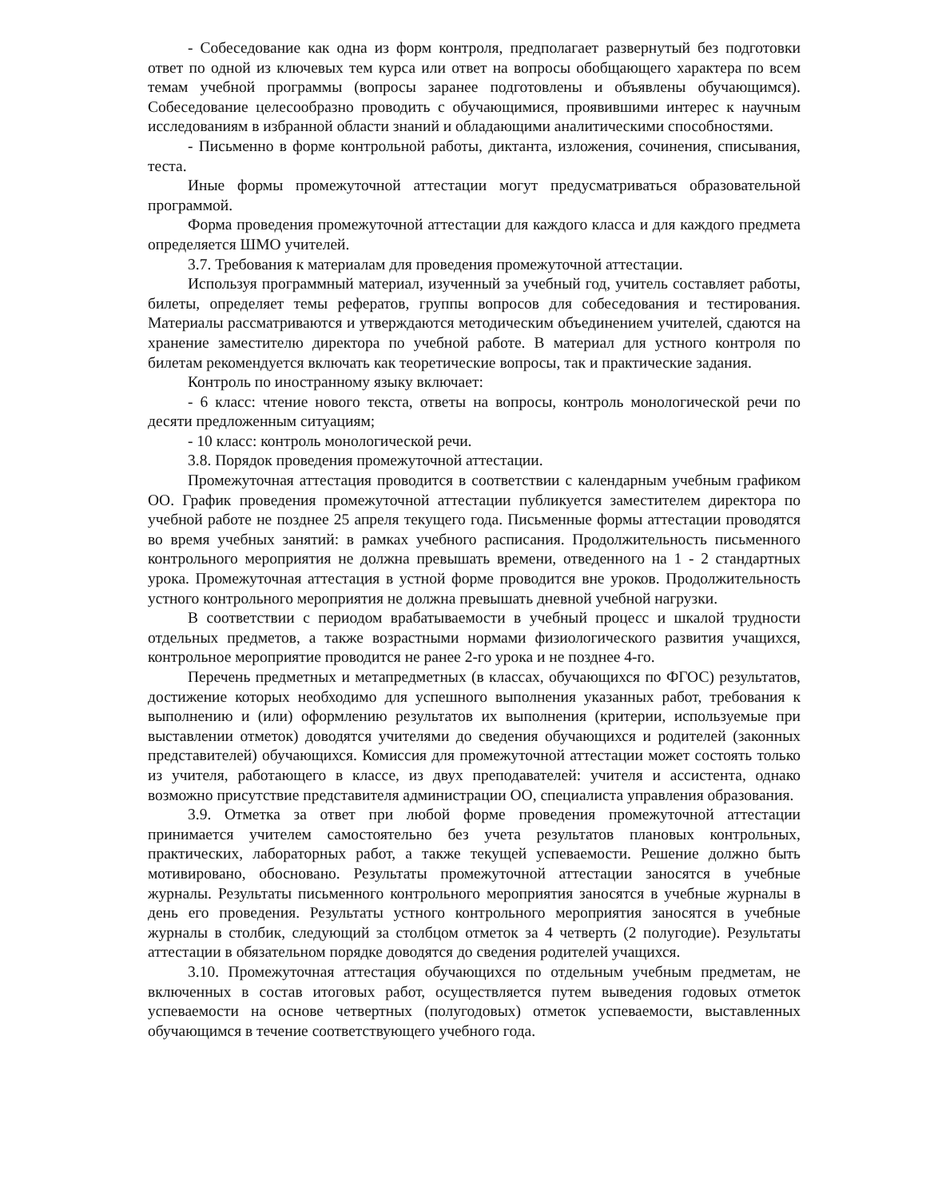- Собеседование как одна из форм контроля, предполагает развернутый без подготовки ответ по одной из ключевых тем курса или ответ на вопросы обобщающего характера по всем темам учебной программы (вопросы заранее подготовлены и объявлены обучающимся). Собеседование целесообразно проводить с обучающимися, проявившими интерес к научным исследованиям в избранной области знаний и обладающими аналитическими способностями.
- Письменно в форме контрольной работы, диктанта, изложения, сочинения, списывания, теста.
Иные формы промежуточной аттестации могут предусматриваться образовательной программой.
Форма проведения промежуточной аттестации для каждого класса и для каждого предмета определяется ШМО учителей.
3.7. Требования к материалам для проведения промежуточной аттестации.
Используя программный материал, изученный за учебный год, учитель составляет работы, билеты, определяет темы рефератов, группы вопросов для собеседования и тестирования. Материалы рассматриваются и утверждаются методическим объединением учителей, сдаются на хранение заместителю директора по учебной работе. В материал для устного контроля по билетам рекомендуется включать как теоретические вопросы, так и практические задания.
Контроль по иностранному языку включает:
- 6 класс: чтение нового текста, ответы на вопросы, контроль монологической речи по десяти предложенным ситуациям;
- 10 класс: контроль монологической речи.
3.8. Порядок проведения промежуточной аттестации.
Промежуточная аттестация проводится в соответствии с календарным учебным графиком ОО. График проведения промежуточной аттестации публикуется заместителем директора по учебной работе не позднее 25 апреля текущего года. Письменные формы аттестации проводятся во время учебных занятий: в рамках учебного расписания. Продолжительность письменного контрольного мероприятия не должна превышать времени, отведенного на 1 - 2 стандартных урока. Промежуточная аттестация в устной форме проводится вне уроков. Продолжительность устного контрольного мероприятия не должна превышать дневной учебной нагрузки.
В соответствии с периодом врабатываемости в учебный процесс и шкалой трудности отдельных предметов, а также возрастными нормами физиологического развития учащихся, контрольное мероприятие проводится не ранее 2-го урока и не позднее 4-го.
Перечень предметных и метапредметных (в классах, обучающихся по ФГОС) результатов, достижение которых необходимо для успешного выполнения указанных работ, требования к выполнению и (или) оформлению результатов их выполнения (критерии, используемые при выставлении отметок) доводятся учителями до сведения обучающихся и родителей (законных представителей) обучающихся. Комиссия для промежуточной аттестации может состоять только из учителя, работающего в классе, из двух преподавателей: учителя и ассистента, однако возможно присутствие представителя администрации ОО, специалиста управления образования.
3.9. Отметка за ответ при любой форме проведения промежуточной аттестации принимается учителем самостоятельно без учета результатов плановых контрольных, практических, лабораторных работ, а также текущей успеваемости. Решение должно быть мотивировано, обосновано. Результаты промежуточной аттестации заносятся в учебные журналы. Результаты письменного контрольного мероприятия заносятся в учебные журналы в день его проведения. Результаты устного контрольного мероприятия заносятся в учебные журналы в столбик, следующий за столбцом отметок за 4 четверть (2 полугодие). Результаты аттестации в обязательном порядке доводятся до сведения родителей учащихся.
3.10. Промежуточная аттестация обучающихся по отдельным учебным предметам, не включенных в состав итоговых работ, осуществляется путем выведения годовых отметок успеваемости на основе четвертных (полугодовых) отметок успеваемости, выставленных обучающимся в течение соответствующего учебного года.